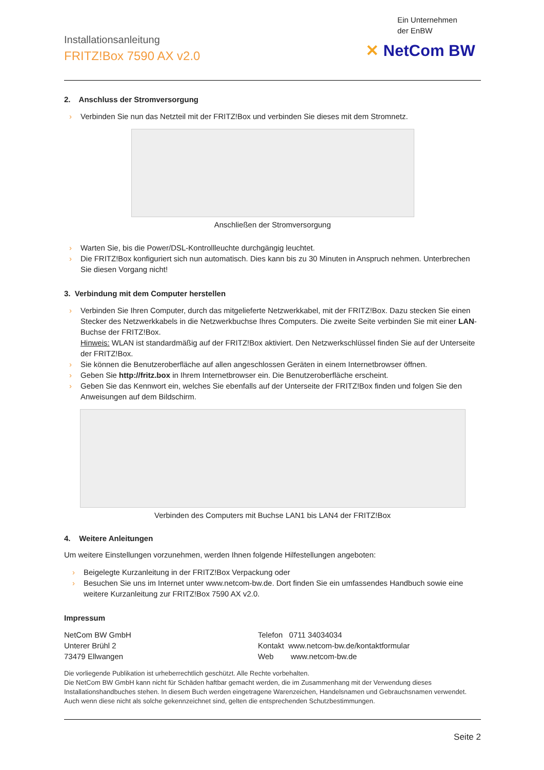Installationsanleitung
FRITZ!Box 7590 AX v2.0
Ein Unternehmen
der EnBW
✕ NetCom BW
2. Anschluss der Stromversorgung
› Verbinden Sie nun das Netzteil mit der FRITZ!Box und verbinden Sie dieses mit dem Stromnetz.
Anschließen der Stromversorgung
› Warten Sie, bis die Power/DSL-Kontrollleuchte durchgängig leuchtet.
› Die FRITZ!Box konfiguriert sich nun automatisch. Dies kann bis zu 30 Minuten in Anspruch nehmen. Unterbrechen Sie diesen Vorgang nicht!
3. Verbindung mit dem Computer herstellen
› Verbinden Sie Ihren Computer, durch das mitgelieferte Netzwerkkabel, mit der FRITZ!Box. Dazu stecken Sie einen Stecker des Netzwerkkabels in die Netzwerkbuchse Ihres Computers. Die zweite Seite verbinden Sie mit einer LAN-Buchse der FRITZ!Box.
Hinweis: WLAN ist standardmäßig auf der FRITZ!Box aktiviert. Den Netzwerkschlüssel finden Sie auf der Unterseite der FRITZ!Box.
› Sie können die Benutzeroberfläche auf allen angeschlossen Geräten in einem Internetbrowser öffnen.
› Geben Sie http://fritz.box in Ihrem Internetbrowser ein. Die Benutzeroberfläche erscheint.
› Geben Sie das Kennwort ein, welches Sie ebenfalls auf der Unterseite der FRITZ!Box finden und folgen Sie den Anweisungen auf dem Bildschirm.
Verbinden des Computers mit Buchse LAN1 bis LAN4 der FRITZ!Box
4. Weitere Anleitungen
Um weitere Einstellungen vorzunehmen, werden Ihnen folgende Hilfestellungen angeboten:
› Beigelegte Kurzanleitung in der FRITZ!Box Verpackung oder
› Besuchen Sie uns im Internet unter www.netcom-bw.de. Dort finden Sie ein umfassendes Handbuch sowie eine weitere Kurzanleitung zur FRITZ!Box 7590 AX v2.0.
Impressum
NetCom BW GmbH
Unterer Brühl 2
73479 Ellwangen
Telefon 0711 34034034
Kontakt www.netcom-bw.de/kontaktformular
Web www.netcom-bw.de
Die vorliegende Publikation ist urheberrechtlich geschützt. Alle Rechte vorbehalten.
Die NetCom BW GmbH kann nicht für Schäden haftbar gemacht werden, die im Zusammenhang mit der Verwendung dieses Installationshandbuches stehen. In diesem Buch werden eingetragene Warenzeichen, Handelsnamen und Gebrauchsnamen verwendet. Auch wenn diese nicht als solche gekennzeichnet sind, gelten die entsprechenden Schutzbestimmungen.
Seite 2